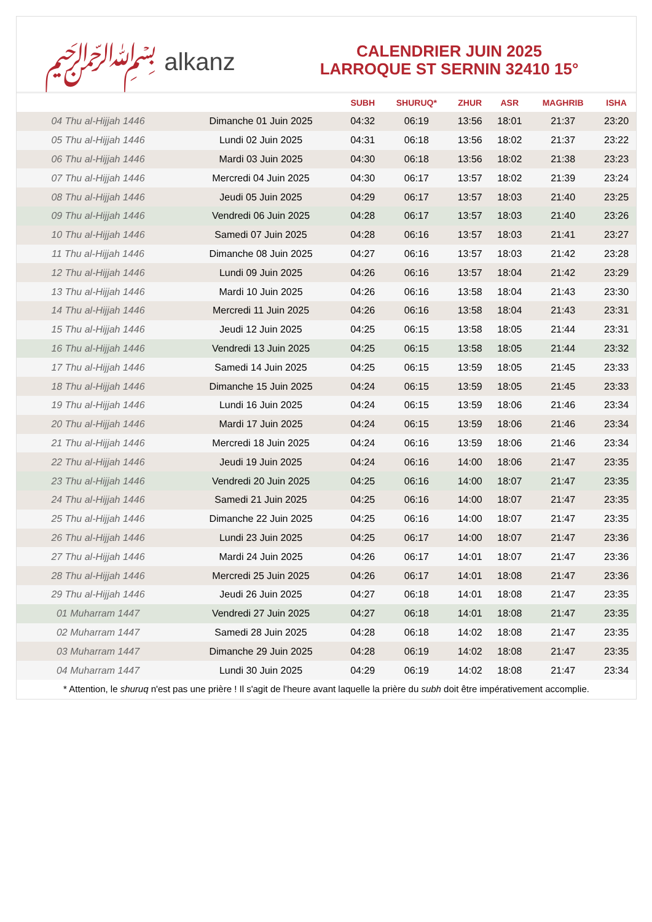﷽ alkanz
CALENDRIER JUIN 2025
LARROQUE ST SERNIN 32410 15°
| | | SUBH | SHURUQ* | ZHUR | ASR | MAGHRIB | ISHA |
| --- | --- | --- | --- | --- | --- | --- | --- |
| 04 Thu al-Hijjah 1446 | Dimanche 01 Juin 2025 | 04:32 | 06:19 | 13:56 | 18:01 | 21:37 | 23:20 |
| 05 Thu al-Hijjah 1446 | Lundi 02 Juin 2025 | 04:31 | 06:18 | 13:56 | 18:02 | 21:37 | 23:22 |
| 06 Thu al-Hijjah 1446 | Mardi 03 Juin 2025 | 04:30 | 06:18 | 13:56 | 18:02 | 21:38 | 23:23 |
| 07 Thu al-Hijjah 1446 | Mercredi 04 Juin 2025 | 04:30 | 06:17 | 13:57 | 18:02 | 21:39 | 23:24 |
| 08 Thu al-Hijjah 1446 | Jeudi 05 Juin 2025 | 04:29 | 06:17 | 13:57 | 18:03 | 21:40 | 23:25 |
| 09 Thu al-Hijjah 1446 | Vendredi 06 Juin 2025 | 04:28 | 06:17 | 13:57 | 18:03 | 21:40 | 23:26 |
| 10 Thu al-Hijjah 1446 | Samedi 07 Juin 2025 | 04:28 | 06:16 | 13:57 | 18:03 | 21:41 | 23:27 |
| 11 Thu al-Hijjah 1446 | Dimanche 08 Juin 2025 | 04:27 | 06:16 | 13:57 | 18:03 | 21:42 | 23:28 |
| 12 Thu al-Hijjah 1446 | Lundi 09 Juin 2025 | 04:26 | 06:16 | 13:57 | 18:04 | 21:42 | 23:29 |
| 13 Thu al-Hijjah 1446 | Mardi 10 Juin 2025 | 04:26 | 06:16 | 13:58 | 18:04 | 21:43 | 23:30 |
| 14 Thu al-Hijjah 1446 | Mercredi 11 Juin 2025 | 04:26 | 06:16 | 13:58 | 18:04 | 21:43 | 23:31 |
| 15 Thu al-Hijjah 1446 | Jeudi 12 Juin 2025 | 04:25 | 06:15 | 13:58 | 18:05 | 21:44 | 23:31 |
| 16 Thu al-Hijjah 1446 | Vendredi 13 Juin 2025 | 04:25 | 06:15 | 13:58 | 18:05 | 21:44 | 23:32 |
| 17 Thu al-Hijjah 1446 | Samedi 14 Juin 2025 | 04:25 | 06:15 | 13:59 | 18:05 | 21:45 | 23:33 |
| 18 Thu al-Hijjah 1446 | Dimanche 15 Juin 2025 | 04:24 | 06:15 | 13:59 | 18:05 | 21:45 | 23:33 |
| 19 Thu al-Hijjah 1446 | Lundi 16 Juin 2025 | 04:24 | 06:15 | 13:59 | 18:06 | 21:46 | 23:34 |
| 20 Thu al-Hijjah 1446 | Mardi 17 Juin 2025 | 04:24 | 06:15 | 13:59 | 18:06 | 21:46 | 23:34 |
| 21 Thu al-Hijjah 1446 | Mercredi 18 Juin 2025 | 04:24 | 06:16 | 13:59 | 18:06 | 21:46 | 23:34 |
| 22 Thu al-Hijjah 1446 | Jeudi 19 Juin 2025 | 04:24 | 06:16 | 14:00 | 18:06 | 21:47 | 23:35 |
| 23 Thu al-Hijjah 1446 | Vendredi 20 Juin 2025 | 04:25 | 06:16 | 14:00 | 18:07 | 21:47 | 23:35 |
| 24 Thu al-Hijjah 1446 | Samedi 21 Juin 2025 | 04:25 | 06:16 | 14:00 | 18:07 | 21:47 | 23:35 |
| 25 Thu al-Hijjah 1446 | Dimanche 22 Juin 2025 | 04:25 | 06:16 | 14:00 | 18:07 | 21:47 | 23:35 |
| 26 Thu al-Hijjah 1446 | Lundi 23 Juin 2025 | 04:25 | 06:17 | 14:00 | 18:07 | 21:47 | 23:36 |
| 27 Thu al-Hijjah 1446 | Mardi 24 Juin 2025 | 04:26 | 06:17 | 14:01 | 18:07 | 21:47 | 23:36 |
| 28 Thu al-Hijjah 1446 | Mercredi 25 Juin 2025 | 04:26 | 06:17 | 14:01 | 18:08 | 21:47 | 23:36 |
| 29 Thu al-Hijjah 1446 | Jeudi 26 Juin 2025 | 04:27 | 06:18 | 14:01 | 18:08 | 21:47 | 23:35 |
| 01 Muharram 1447 | Vendredi 27 Juin 2025 | 04:27 | 06:18 | 14:01 | 18:08 | 21:47 | 23:35 |
| 02 Muharram 1447 | Samedi 28 Juin 2025 | 04:28 | 06:18 | 14:02 | 18:08 | 21:47 | 23:35 |
| 03 Muharram 1447 | Dimanche 29 Juin 2025 | 04:28 | 06:19 | 14:02 | 18:08 | 21:47 | 23:35 |
| 04 Muharram 1447 | Lundi 30 Juin 2025 | 04:29 | 06:19 | 14:02 | 18:08 | 21:47 | 23:34 |
* Attention, le shuruq n'est pas une prière ! Il s'agit de l'heure avant laquelle la prière du subh doit être impérativement accomplie.